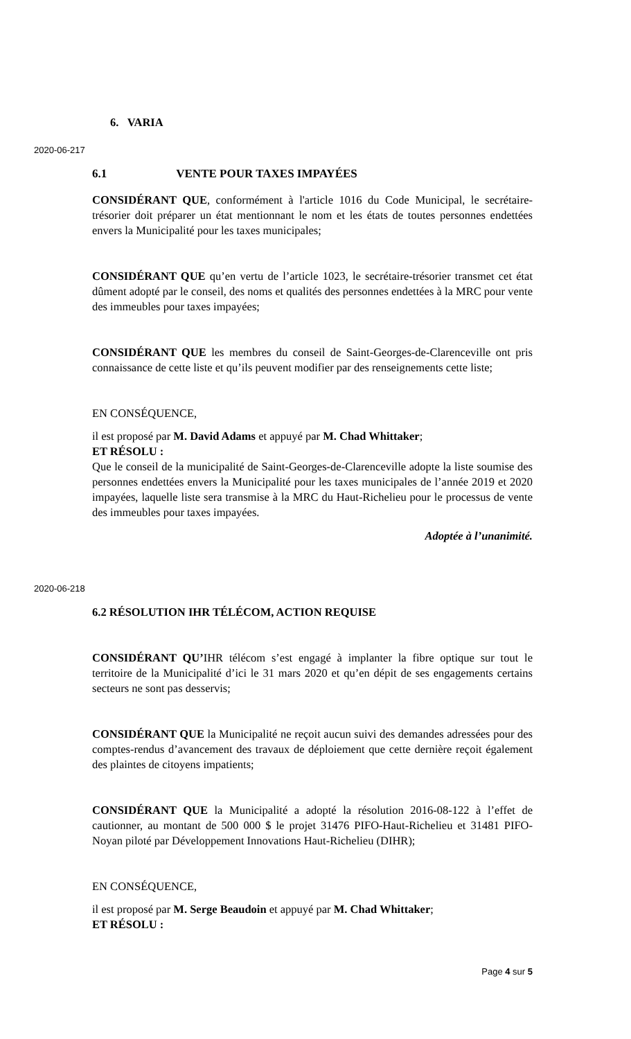6. VARIA
2020-06-217
6.1 VENTE POUR TAXES IMPAYÉES
CONSIDÉRANT QUE, conformément à l'article 1016 du Code Municipal, le secrétaire-trésorier doit préparer un état mentionnant le nom et les états de toutes personnes endettées envers la Municipalité pour les taxes municipales;
CONSIDÉRANT QUE qu’en vertu de l’article 1023, le secrétaire-trésorier transmet cet état dûment adopté par le conseil, des noms et qualités des personnes endettées à la MRC pour vente des immeubles pour taxes impayées;
CONSIDÉRANT QUE les membres du conseil de Saint-Georges-de-Clarenceville ont pris connaissance de cette liste et qu’ils peuvent modifier par des renseignements cette liste;
EN CONSÉQUENCE,
il est proposé par M. David Adams et appuyé par M. Chad Whittaker;
ET RÉSOLU :
Que le conseil de la municipalité de Saint-Georges-de-Clarenceville adopte la liste soumise des personnes endettées envers la Municipalité pour les taxes municipales de l’année 2019 et 2020 impayées, laquelle liste sera transmise à la MRC du Haut-Richelieu pour le processus de vente des immeubles pour taxes impayées.
Adoptée à l’unanimité.
2020-06-218
6.2 RÉSOLUTION IHR TÉLÉCOM, ACTION REQUISE
CONSIDÉRANT QU’IHR télécom s’est engagé à implanter la fibre optique sur tout le territoire de la Municipalité d’ici le 31 mars 2020 et qu’en dépit de ses engagements certains secteurs ne sont pas desservis;
CONSIDÉRANT QUE la Municipalité ne reçoit aucun suivi des demandes adressées pour des comptes-rendus d’avancement des travaux de déploiement que cette dernière reçoit également des plaintes de citoyens impatients;
CONSIDÉRANT QUE la Municipalité a adopté la résolution 2016-08-122 à l’effet de cautionner, au montant de 500 000 $ le projet 31476 PIFO-Haut-Richelieu et 31481 PIFO-Noyan piloté par Développement Innovations Haut-Richelieu (DIHR);
EN CONSÉQUENCE,
il est proposé par M. Serge Beaudoin et appuyé par M. Chad Whittaker;
ET RÉSOLU :
Page 4 sur 5